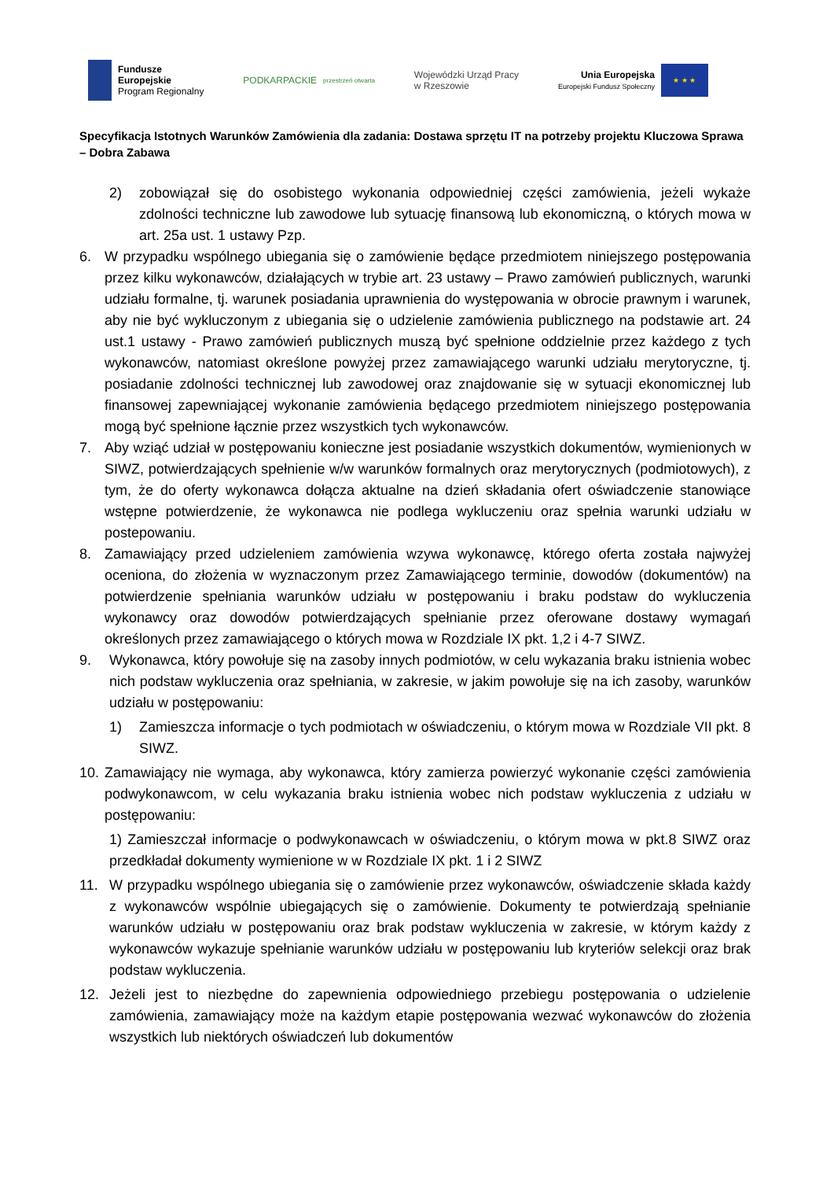Fundusze
Europejskie
Program Regionalny
PODKARPACKIE
przestrzeń otwarta
Wojewódzki Urząd Pracy
w Rzeszowie
Unia Europejska
Europejski Fundusz Społeczny
★ ★ ★
Specyfikacja Istotnych Warunków Zamówienia dla zadania: Dostawa sprzętu IT na potrzeby projektu Kluczowa Sprawa – Dobra Zabawa
2) zobowiązał się do osobistego wykonania odpowiedniej części zamówienia, jeżeli wykaże zdolności techniczne lub zawodowe lub sytuację finansową lub ekonomiczną, o których mowa w art. 25a ust. 1 ustawy Pzp.
6. W przypadku wspólnego ubiegania się o zamówienie będące przedmiotem niniejszego postępowania przez kilku wykonawców, działających w trybie art. 23 ustawy – Prawo zamówień publicznych, warunki udziału formalne, tj. warunek posiadania uprawnienia do występowania w obrocie prawnym i warunek, aby nie być wykluczonym z ubiegania się o udzielenie zamówienia publicznego na podstawie art. 24 ust.1 ustawy - Prawo zamówień publicznych muszą być spełnione oddzielnie przez każdego z tych wykonawców, natomiast określone powyżej przez zamawiającego warunki udziału merytoryczne, tj. posiadanie zdolności technicznej lub zawodowej oraz znajdowanie się w sytuacji ekonomicznej lub finansowej zapewniającej wykonanie zamówienia będącego przedmiotem niniejszego postępowania mogą być spełnione łącznie przez wszystkich tych wykonawców.
7. Aby wziąć udział w postępowaniu konieczne jest posiadanie wszystkich dokumentów, wymienionych w SIWZ, potwierdzających spełnienie w/w warunków formalnych oraz merytorycznych (podmiotowych), z tym, że do oferty wykonawca dołącza aktualne na dzień składania ofert oświadczenie stanowiące wstępne potwierdzenie, że wykonawca nie podlega wykluczeniu oraz spełnia warunki udziału w postepowaniu.
8. Zamawiający przed udzieleniem zamówienia wzywa wykonawcę, którego oferta została najwyżej oceniona, do złożenia w wyznaczonym przez Zamawiającego terminie, dowodów (dokumentów) na potwierdzenie spełniania warunków udziału w postępowaniu i braku podstaw do wykluczenia wykonawcy oraz dowodów potwierdzających spełnianie przez oferowane dostawy wymagań określonych przez zamawiającego o których mowa w Rozdziale IX pkt. 1,2 i 4-7 SIWZ.
9. Wykonawca, który powołuje się na zasoby innych podmiotów, w celu wykazania braku istnienia wobec nich podstaw wykluczenia oraz spełniania, w zakresie, w jakim powołuje się na ich zasoby, warunków udziału w postępowaniu:
1) Zamieszcza informacje o tych podmiotach w oświadczeniu, o którym mowa w Rozdziale VII pkt. 8 SIWZ.
10.
Zamawiający nie wymaga, aby wykonawca, który zamierza powierzyć wykonanie części zamówienia podwykonawcom, w celu wykazania braku istnienia wobec nich podstaw wykluczenia z udziału w postępowaniu:
1) Zamieszczał informacje o podwykonawcach w oświadczeniu, o którym mowa w pkt.8 SIWZ oraz przedkładał dokumenty wymienione w w Rozdziale IX pkt. 1 i 2 SIWZ
11. W przypadku wspólnego ubiegania się o zamówienie przez wykonawców, oświadczenie składa każdy z wykonawców wspólnie ubiegających się o zamówienie. Dokumenty te potwierdzają spełnianie warunków udziału w postępowaniu oraz brak podstaw wykluczenia w zakresie, w którym każdy z wykonawców wykazuje spełnianie warunków udziału w postępowaniu lub kryteriów selekcji oraz brak podstaw wykluczenia.
12. Jeżeli jest to niezbędne do zapewnienia odpowiedniego przebiegu postępowania o udzielenie zamówienia, zamawiający może na każdym etapie postępowania wezwać wykonawców do złożenia wszystkich lub niektórych oświadczeń lub dokumentów